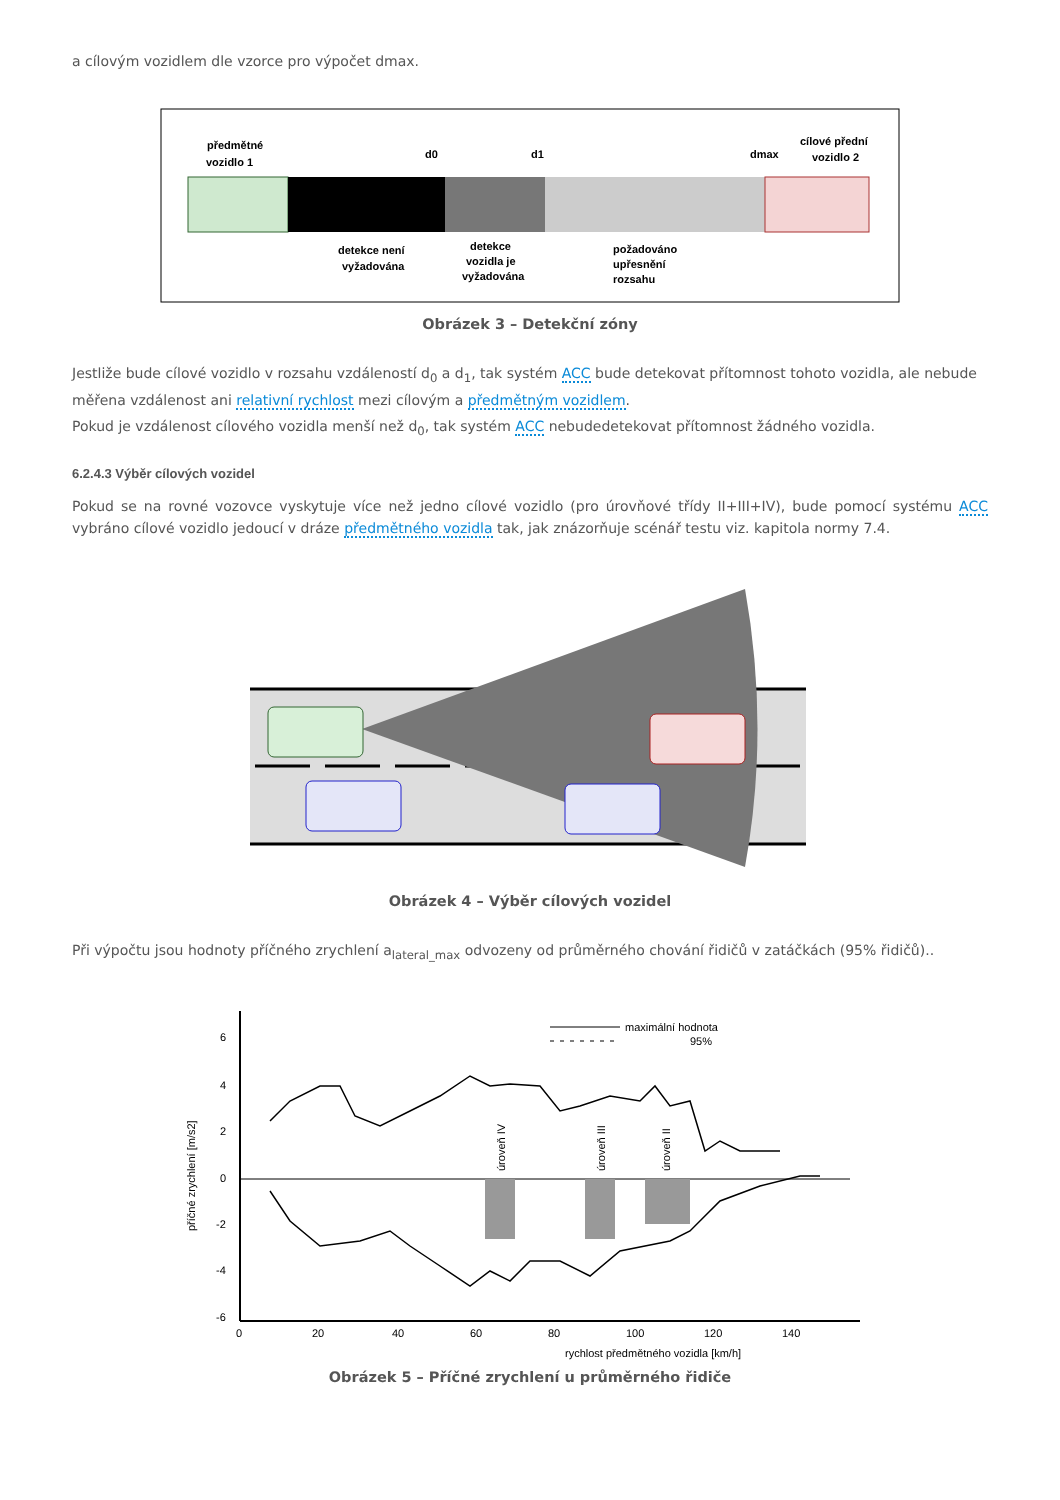a cílovým vozidlem dle vzorce pro výpočet dmax.
předmětné
vozidlo 1
d0
d1
dmax
cílové přední
vozidlo 2
detekce není
vyžadována
detekce
vozidla je
vyžadována
požadováno
upřesnění
rozsahu
Obrázek 3 – Detekční zóny
Jestliže bude cílové vozidlo v rozsahu vzdáleností d<sub>0</sub> a d<sub>1</sub>, tak systém ACC bude detekovat přítomnost tohoto vozidla, ale nebude měřena vzdálenost ani relativní rychlost mezi cílovým a předmětným vozidlem.
Pokud je vzdálenost cílového vozidla menší než d<sub>0</sub>, tak systém ACC nebudedetekovat přítomnost žádného vozidla.
6.2.4.3 Výběr cílových vozidel
Pokud se na rovné vozovce vyskytuje více než jedno cílové vozidlo (pro úrovňové třídy II+III+IV), bude pomocí systému ACC vybráno cílové vozidlo jedoucí v dráze předmětného vozidla tak, jak znázorňuje scénář testu viz. kapitola normy 7.4.
Obrázek 4 – Výběr cílových vozidel
Při výpočtu jsou hodnoty příčného zrychlení a<sub>lateral_max</sub> odvozeny od průměrného chování řidičů v zatáčkách (95% řidičů)..
6
4
2
0
-2
-4
-6
0
20
40
60
80
100
120
140
rychlost předmětného vozidla [km/h]
příčné zrychlení [m/s2]
maximální hodnota
95%
úroveň IV
úroveň III
úroveň II
Obrázek 5 – Příčné zrychlení u průměrného řidiče